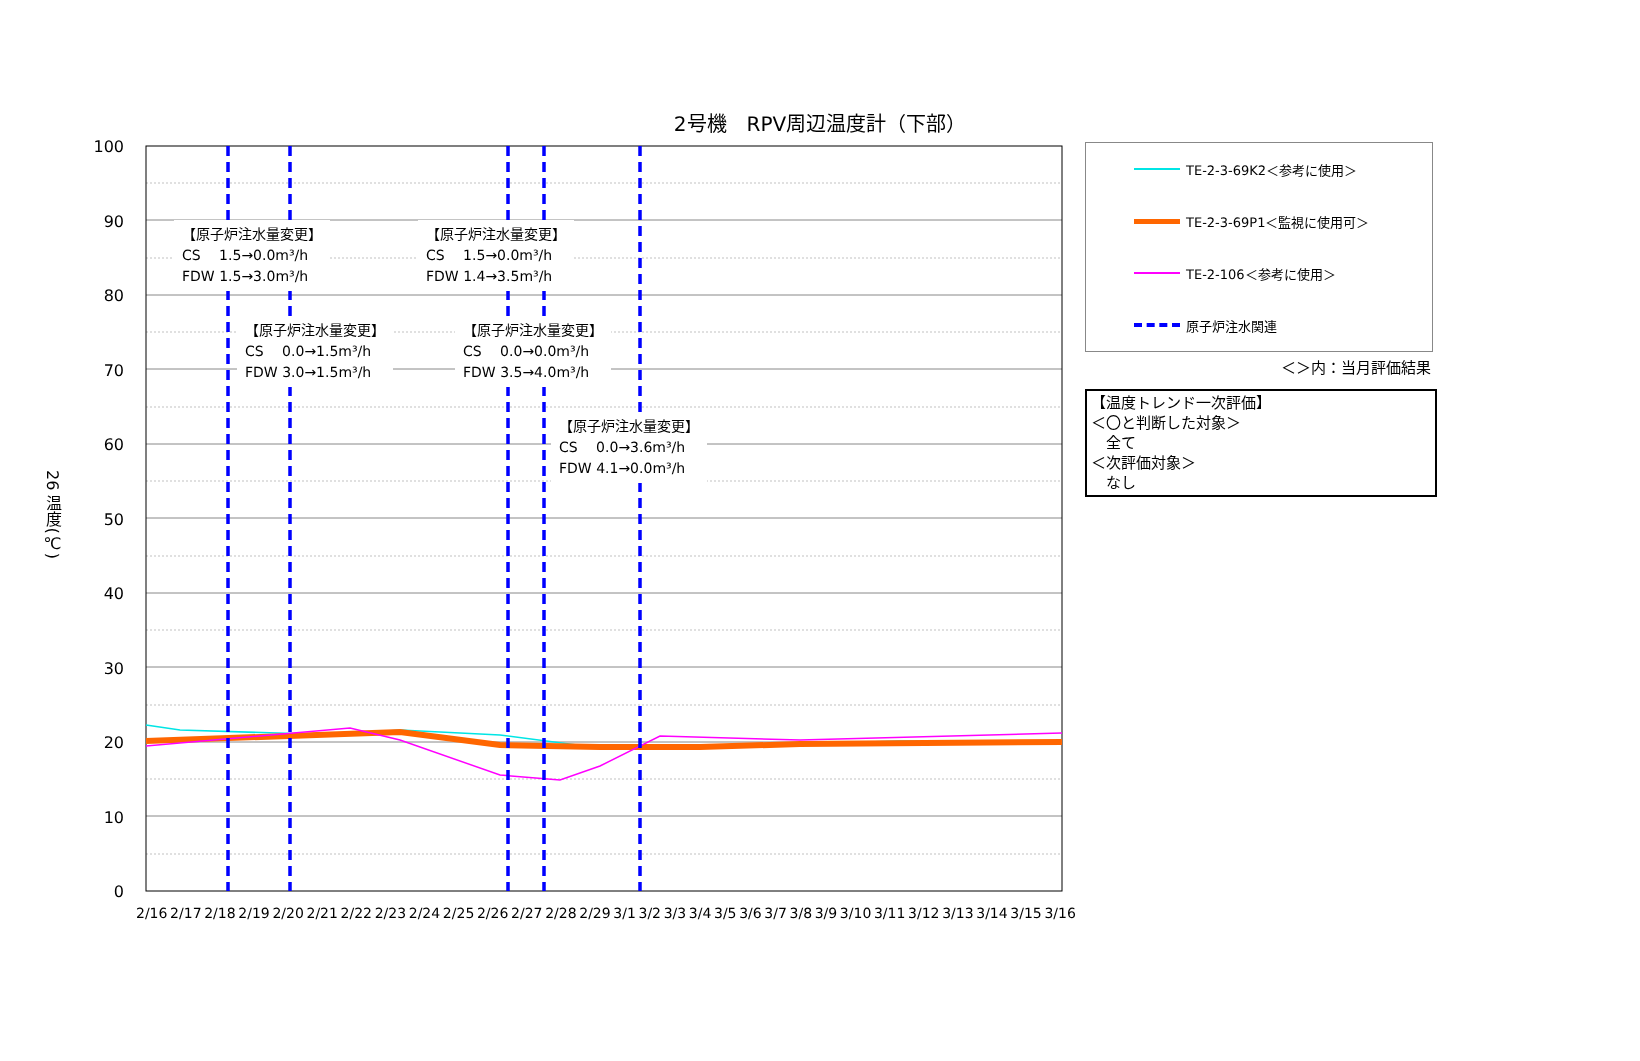2号機　RPV周辺温度計（下部）
26 温度(℃)
100
90
80
70
60
50
40
30
20
10
0
【原子炉注水量変更】
CS　 1.5→0.0m³/h
FDW 1.5→3.0m³/h
【原子炉注水量変更】
CS　 1.5→0.0m³/h
FDW 1.4→3.5m³/h
【原子炉注水量変更】
CS　 0.0→1.5m³/h
FDW 3.0→1.5m³/h
【原子炉注水量変更】
CS　 0.0→0.0m³/h
FDW 3.5→4.0m³/h
【原子炉注水量変更】
CS　 0.0→3.6m³/h
FDW 4.1→0.0m³/h
2/16 2/17 2/18 2/19 2/20 2/21 2/22 2/23 2/24 2/25 2/26 2/27 2/28 2/29 3/1 3/2 3/3 3/4 3/5 3/6 3/7 3/8 3/9 3/10 3/11 3/12 3/13 3/14 3/15 3/16
TE-2-3-69K2＜参考に使用＞
TE-2-3-69P1＜監視に使用可＞
TE-2-106＜参考に使用＞
原子炉注水関連
＜＞内：当月評価結果
【温度トレンド一次評価】
＜〇と判断した対象＞
　全て
＜次評価対象＞
　なし